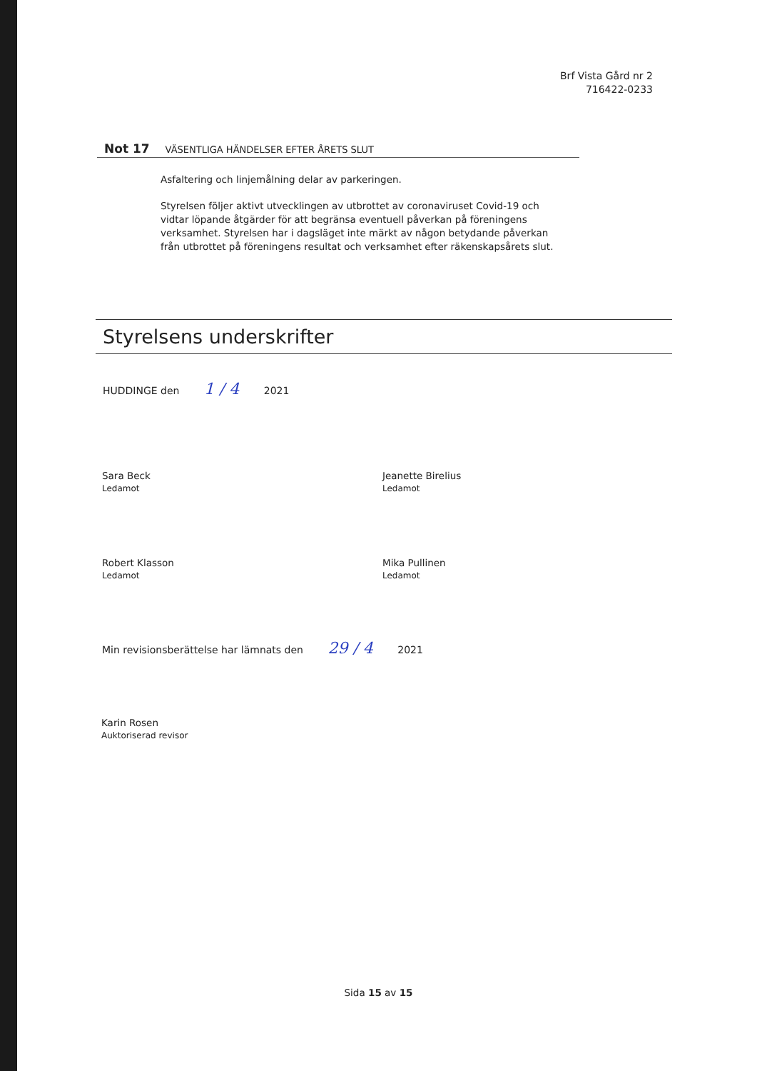Brf Vista Gård nr 2
716422-0233
Not 17 VÄSENTLIGA HÄNDELSER EFTER ÅRETS SLUT
Asfaltering och linjemålning delar av parkeringen.
Styrelsen följer aktivt utvecklingen av utbrottet av coronaviruset Covid-19 och vidtar löpande åtgärder för att begränsa eventuell påverkan på föreningens verksamhet. Styrelsen har i dagsläget inte märkt av någon betydande påverkan från utbrottet på föreningens resultat och verksamhet efter räkenskapsårets slut.
Styrelsens underskrifter
HUDDINGE den 1 / 4 2021
Sara Beck
Ledamot
Jeanette Birelius
Ledamot
Robert Klasson
Ledamot
Mika Pullinen
Ledamot
Min revisionsberättelse har lämnats den 29 / 4 2021
Karin Rosen
Auktoriserad revisor
Sida 15 av 15